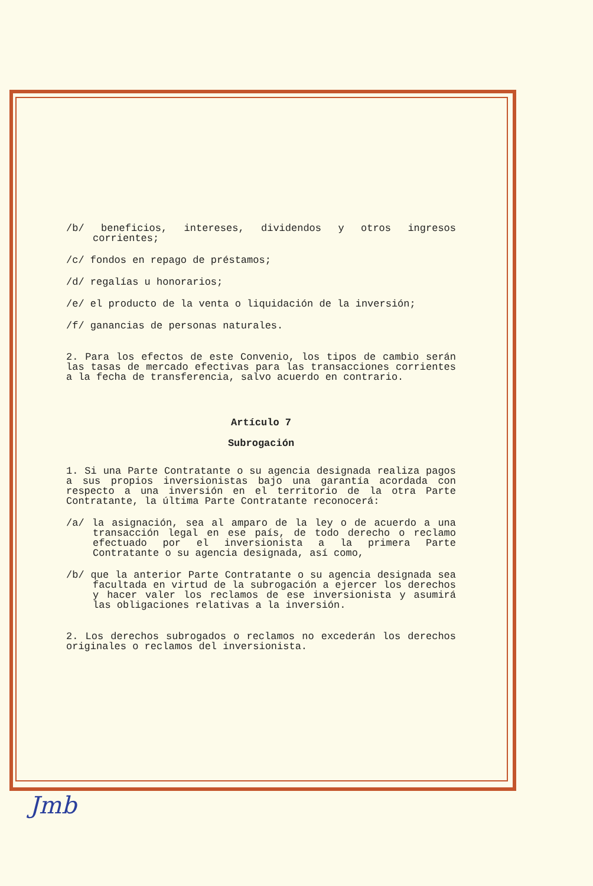/b/ beneficios, intereses, dividendos y otros ingresos corrientes;
/c/ fondos en repago de préstamos;
/d/ regalías u honorarios;
/e/ el producto de la venta o liquidación de la inversión;
/f/ ganancias de personas naturales.
2. Para los efectos de este Convenio, los tipos de cambio serán las tasas de mercado efectivas para las transacciones corrientes a la fecha de transferencia, salvo acuerdo en contrario.
Artículo 7
Subrogación
1. Si una Parte Contratante o su agencia designada realiza pagos a sus propios inversionistas bajo una garantía acordada con respecto a una inversión en el territorio de la otra Parte Contratante, la última Parte Contratante reconocerá:
/a/ la asignación, sea al amparo de la ley o de acuerdo a una transacción legal en ese país, de todo derecho o reclamo efectuado por el inversionista a la primera Parte Contratante o su agencia designada, así como,
/b/ que la anterior Parte Contratante o su agencia designada sea facultada en virtud de la subrogación a ejercer los derechos y hacer valer los reclamos de ese inversionista y asumirá las obligaciones relativas a la inversión.
2. Los derechos subrogados o reclamos no excederán los derechos originales o reclamos del inversionista.
Jmb